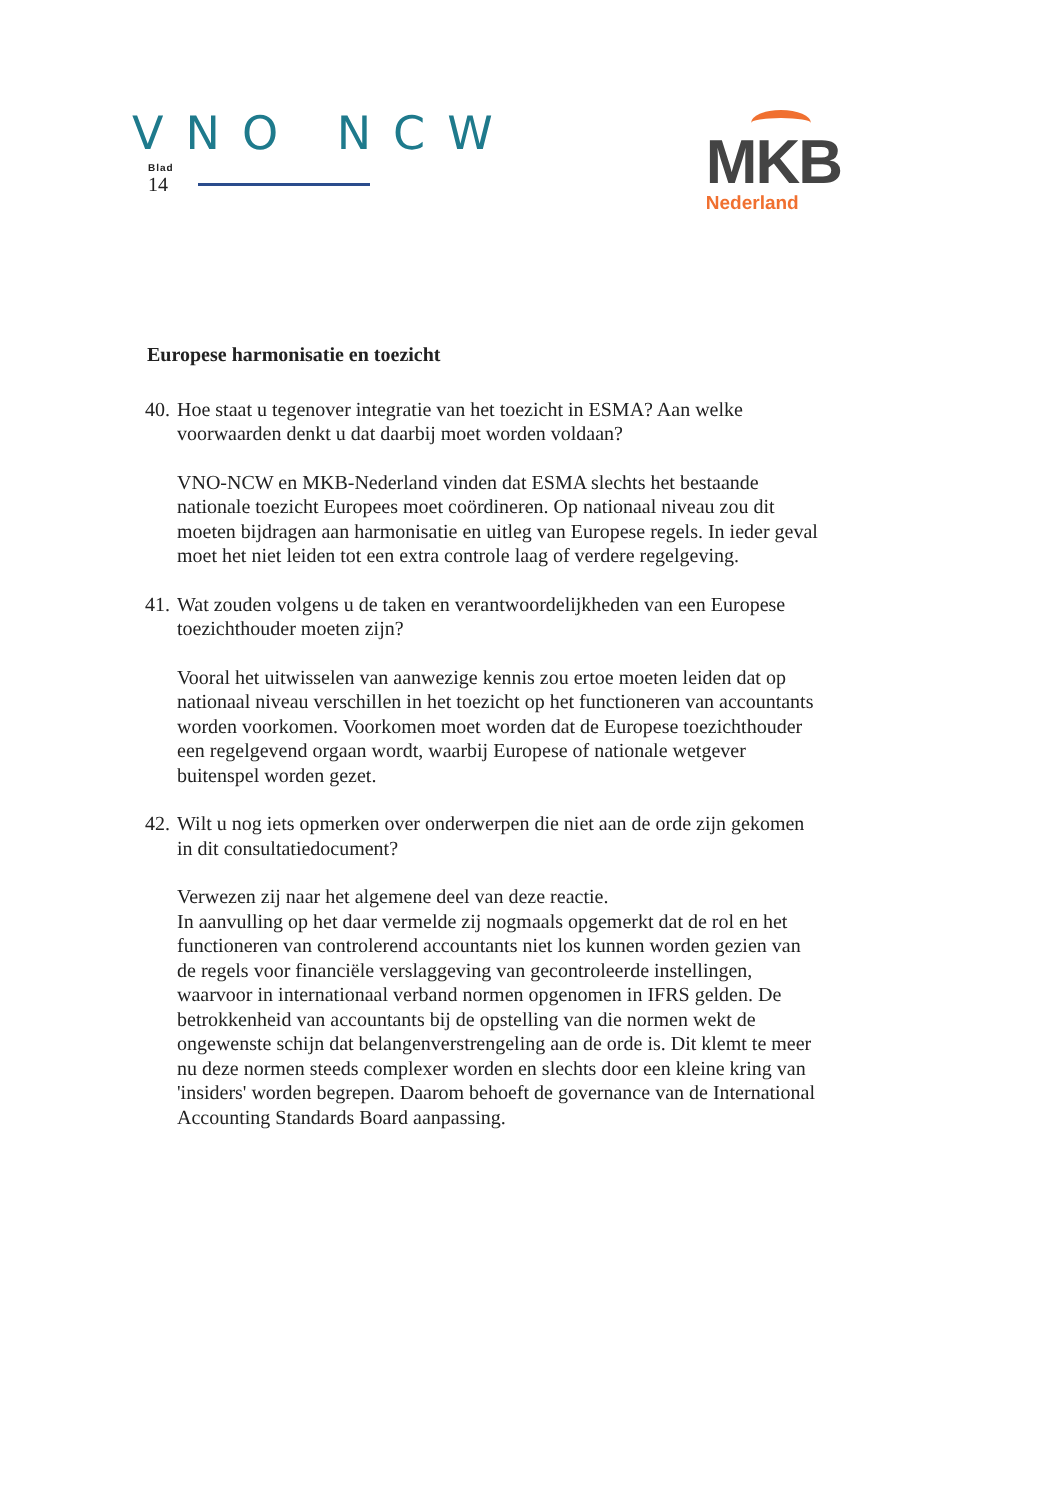VNO NCW
Blad
14
MKB
Nederland
Europese harmonisatie en toezicht
40. Hoe staat u tegenover integratie van het toezicht in ESMA? Aan welke voorwaarden denkt u dat daarbij moet worden voldaan?
VNO-NCW en MKB-Nederland vinden dat ESMA slechts het bestaande nationale toezicht Europees moet coördineren. Op nationaal niveau zou dit moeten bijdragen aan harmonisatie en uitleg van Europese regels. In ieder geval moet het niet leiden tot een extra controle laag of verdere regelgeving.
41. Wat zouden volgens u de taken en verantwoordelijkheden van een Europese toezichthouder moeten zijn?
Vooral het uitwisselen van aanwezige kennis zou ertoe moeten leiden dat op nationaal niveau verschillen in het toezicht op het functioneren van accountants worden voorkomen. Voorkomen moet worden dat de Europese toezichthouder een regelgevend orgaan wordt, waarbij Europese of nationale wetgever buitenspel worden gezet.
42. Wilt u nog iets opmerken over onderwerpen die niet aan de orde zijn gekomen in dit consultatiedocument?
Verwezen zij naar het algemene deel van deze reactie.
In aanvulling op het daar vermelde zij nogmaals opgemerkt dat de rol en het functioneren van controlerend accountants niet los kunnen worden gezien van de regels voor financiële verslaggeving van gecontroleerde instellingen, waarvoor in internationaal verband normen opgenomen in IFRS gelden. De betrokkenheid van accountants bij de opstelling van die normen wekt de ongewenste schijn dat belangenverstrengeling aan de orde is. Dit klemt te meer nu deze normen steeds complexer worden en slechts door een kleine kring van 'insiders' worden begrepen. Daarom behoeft de governance van de International Accounting Standards Board aanpassing.